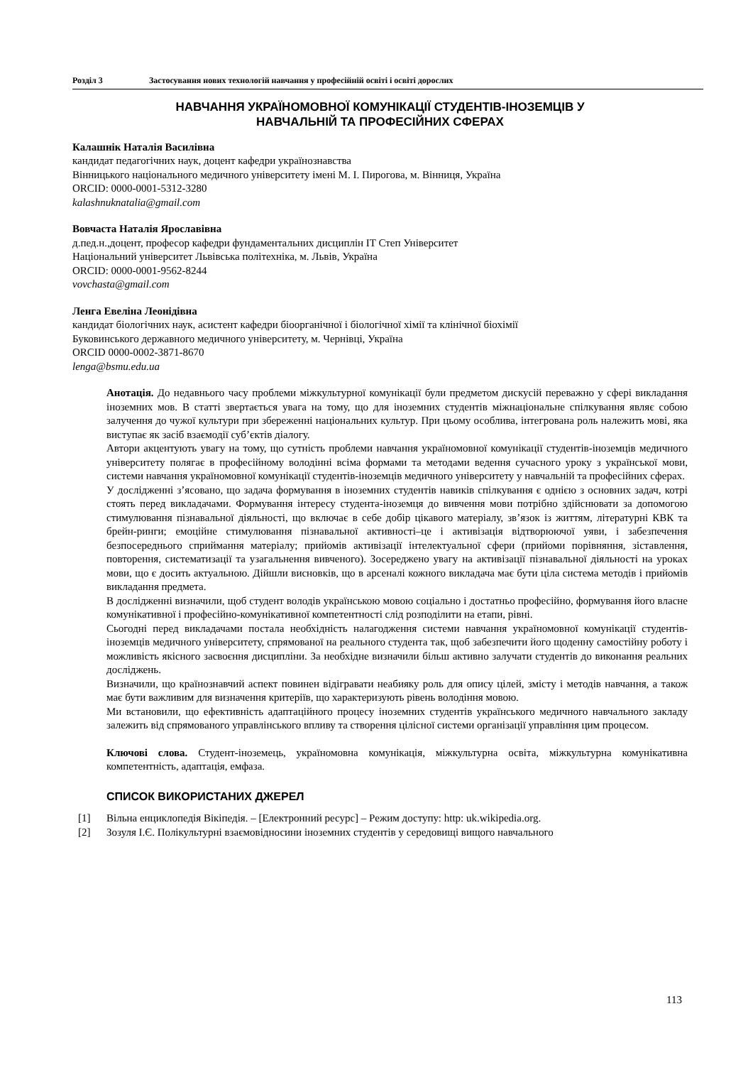Розділ 3 Застосування нових технологій навчання у професійній освіті і освіті дорослих
НАВЧАННЯ УКРАЇНОМОВНОЇ КОМУНІКАЦІЇ СТУДЕНТІВ-ІНОЗЕМЦІВ У
НАВЧАЛЬНІЙ ТА ПРОФЕСІЙНИХ СФЕРАХ
Калашнік Наталія Василівна
кандидат педагогічних наук, доцент кафедри українознавства
Вінницького національного медичного університету імені М. І. Пирогова, м. Вінниця, Україна
ORCID: 0000-0001-5312-3280
kalashnuknatalia@gmail.com
Вовчаста Наталія Ярославівна
д.пед.н.,доцент, професор кафедри фундаментальних дисциплін IT Степ Університет
Національний університет Львівська політехніка, м. Львів, Україна
ORCID: 0000-0001-9562-8244
vovchasta@gmail.com
Ленга Евеліна Леонідівна
кандидат біологічних наук, асистент кафедри біоорганічної і біологічної хімії та клінічної біохімії
Буковинського державного медичного університету, м. Чернівці, Україна
ORCID 0000-0002-3871-8670
lenga@bsmu.edu.ua
Анотація. До недавнього часу проблеми міжкультурної комунікації були предметом дискусій переважно у сфері викладання іноземних мов. В статті звертається увага на тому, що для іноземних студентів міжнаціональне спілкування являє собою залучення до чужої культури при збереженні національних культур. При цьому особлива, інтегрована роль належить мові, яка виступає як засіб взаємодії суб’єктів діалогу.
Автори акцентують увагу на тому, що сутність проблеми навчання україномовної комунікації студентів-іноземців медичного університету полягає в професійному володінні всіма формами та методами ведення сучасного уроку з української мови, системи навчання україномовної комунікації студентів-іноземців медичного університету у навчальній та професійних сферах.
У дослідженні з’ясовано, що задача формування в іноземних студентів навиків спілкування є однією з основних задач, котрі стоять перед викладачами. Формування інтересу студента-іноземця до вивчення мови потрібно здійснювати за допомогою стимулювання пізнавальної діяльності, що включає в себе добір цікавого матеріалу, зв’язок із життям, літературні КВК та брейн-ринги; емоційне стимулювання пізнавальної активності–це і активізація відтворюючої уяви, і забезпечення безпосереднього сприймання матеріалу; прийомів активізації інтелектуальної сфери (прийоми порівняння, зіставлення, повторення, систематизації та узагальнення вивченого). Зосереджено увагу на активізації пізнавальної діяльності на уроках мови, що є досить актуальною. Дійшли висновків, що в арсеналі кожного викладача має бути ціла система методів і прийомів викладання предмета.
В дослідженні визначили, щоб студент володів українською мовою соціально і достатньо професійно, формування його власне комунікативної і професійно-комунікативної компетентності слід розподілити на етапи, рівні.
Сьогодні перед викладачами постала необхідність налагодження системи навчання україномовної комунікації студентів-іноземців медичного університету, спрямованої на реального студента так, щоб забезпечити його щоденну самостійну роботу і можливість якісного засвоєння дисципліни. За необхідне визначили більш активно залучати студентів до виконання реальних досліджень.
Визначили, що країнознавчий аспект повинен відігравати неабияку роль для опису цілей, змісту і методів навчання, а також має бути важливим для визначення критеріїв, що характеризують рівень володіння мовою.
Ми встановили, що ефективність адаптаційного процесу іноземних студентів українського медичного навчального закладу залежить від спрямованого управлінського впливу та створення цілісної системи організації управління цим процесом.
Ключові слова. Студент-іноземець, україномовна комунікація, міжкультурна освіта, міжкультурна комунікативна компетентність, адаптація, емфаза.
СПИСОК ВИКОРИСТАНИХ ДЖЕРЕЛ
[1] Вільна енциклопедія Вікіпедія. – [Електронний ресурс] – Режим доступу: http: uk.wikipedia.org.
[2] Зозуля І.Є. Полікультурні взаємовідносини іноземних студентів у середовищі вищого навчального
113